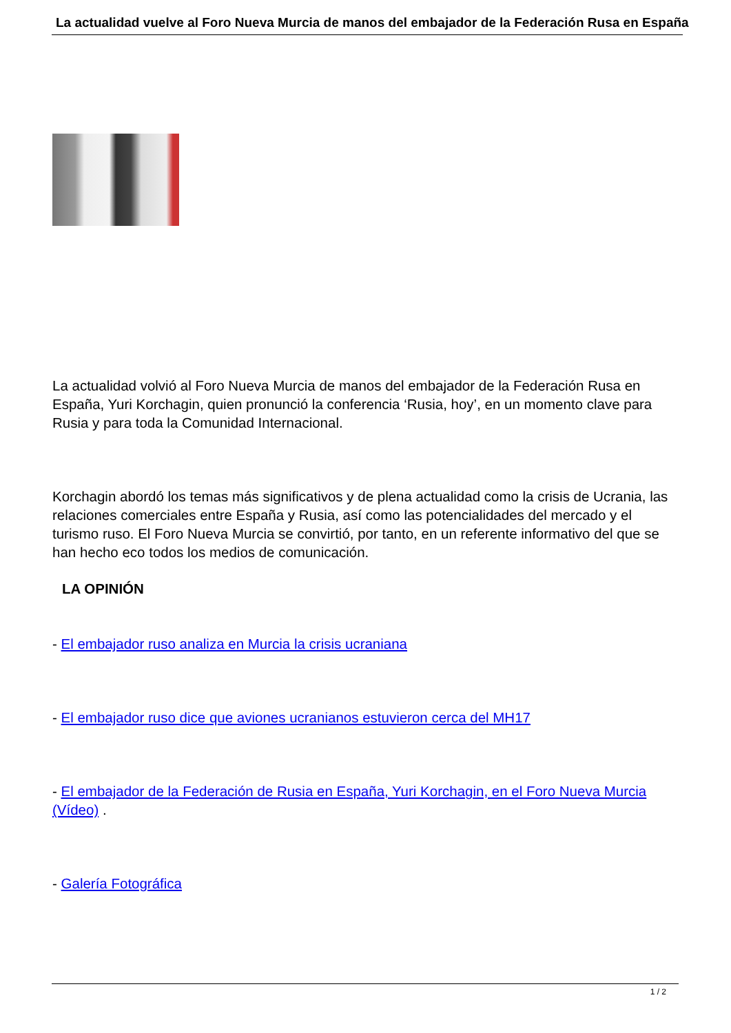La actualidad vuelve al Foro Nueva Murcia de manos del embajador de la Federación Rusa en España
La actualidad volvió al Foro Nueva Murcia de manos del embajador de la Federación Rusa en España, Yuri Korchagin, quien pronunció la conferencia ‘Rusia, hoy’, en un momento clave para Rusia y para toda la Comunidad Internacional.
Korchagin abordó los temas más significativos y de plena actualidad como la crisis de Ucrania, las relaciones comerciales entre España y Rusia, así como las potencialidades del mercado y el turismo ruso. El Foro Nueva Murcia se convirtió, por tanto, en un referente informativo del que se han hecho eco todos los medios de comunicación.
LA OPINIÓN
- El embajador ruso analiza en Murcia la crisis ucraniana
- El embajador ruso dice que aviones ucranianos estuvieron cerca del MH17
- El embajador de la Federación de Rusia en España, Yuri Korchagin, en el Foro Nueva Murcia (Vídeo) .
- Galería Fotográfica
1 / 2